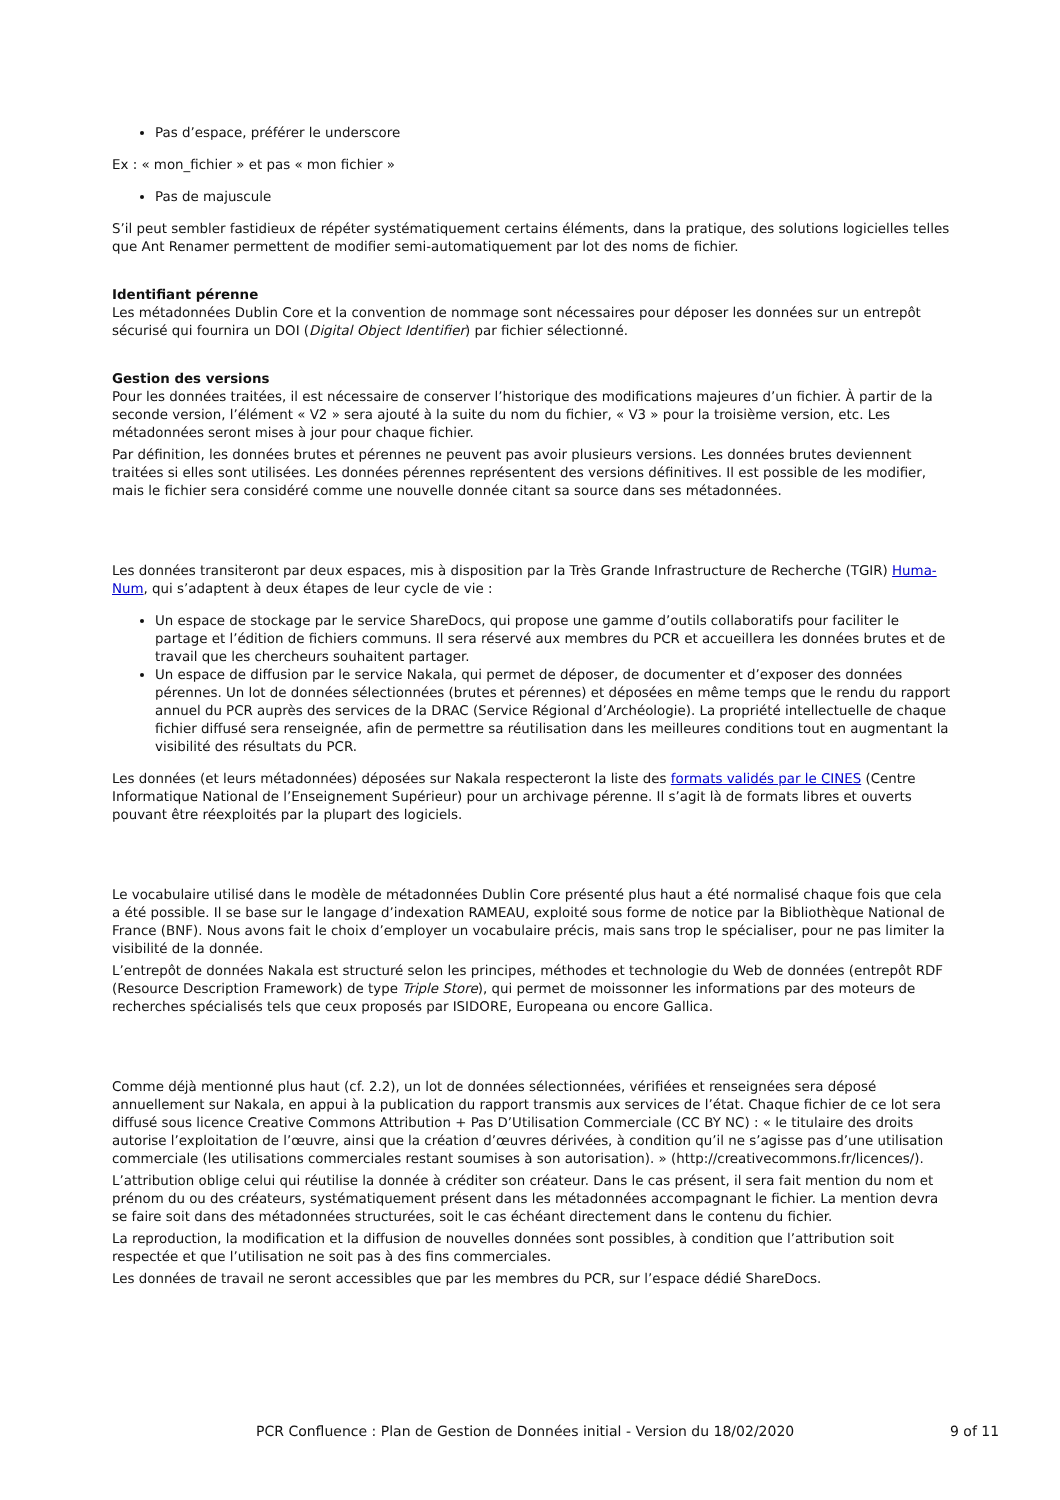Pas d’espace, préférer le underscore
Ex : « mon_fichier » et pas « mon fichier »
Pas de majuscule
S’il peut sembler fastidieux de répéter systématiquement certains éléments, dans la pratique, des solutions logicielles telles que Ant Renamer permettent de modifier semi-automatiquement par lot des noms de fichier.
Identifiant pérenne
Les métadonnées Dublin Core et la convention de nommage sont nécessaires pour déposer les données sur un entrepôt sécurisé qui fournira un DOI (Digital Object Identifier) par fichier sélectionné.
Gestion des versions
Pour les données traitées, il est nécessaire de conserver l’historique des modifications majeures d’un fichier. À partir de la seconde version, l’élément « V2 » sera ajouté à la suite du nom du fichier, « V3 » pour la troisième version, etc. Les métadonnées seront mises à jour pour chaque fichier.
Par définition, les données brutes et pérennes ne peuvent pas avoir plusieurs versions. Les données brutes deviennent traitées si elles sont utilisées. Les données pérennes représentent des versions définitives. Il est possible de les modifier, mais le fichier sera considéré comme une nouvelle donnée citant sa source dans ses métadonnées.
Les données transiteront par deux espaces, mis à disposition par la Très Grande Infrastructure de Recherche (TGIR) Huma-Num, qui s’adaptent à deux étapes de leur cycle de vie :
Un espace de stockage par le service ShareDocs, qui propose une gamme d’outils collaboratifs pour faciliter le partage et l’édition de fichiers communs. Il sera réservé aux membres du PCR et accueillera les données brutes et de travail que les chercheurs souhaitent partager.
Un espace de diffusion par le service Nakala, qui permet de déposer, de documenter et d’exposer des données pérennes. Un lot de données sélectionnées (brutes et pérennes) et déposées en même temps que le rendu du rapport annuel du PCR auprès des services de la DRAC (Service Régional d’Archéologie). La propriété intellectuelle de chaque fichier diffusé sera renseignée, afin de permettre sa réutilisation dans les meilleures conditions tout en augmentant la visibilité des résultats du PCR.
Les données (et leurs métadonnées) déposées sur Nakala respecteront la liste des formats validés par le CINES (Centre Informatique National de l’Enseignement Supérieur) pour un archivage pérenne. Il s’agit là de formats libres et ouverts pouvant être réexploités par la plupart des logiciels.
Le vocabulaire utilisé dans le modèle de métadonnées Dublin Core présenté plus haut a été normalisé chaque fois que cela a été possible. Il se base sur le langage d’indexation RAMEAU, exploité sous forme de notice par la Bibliothèque National de France (BNF). Nous avons fait le choix d’employer un vocabulaire précis, mais sans trop le spécialiser, pour ne pas limiter la visibilité de la donnée.
L’entrepôt de données Nakala est structuré selon les principes, méthodes et technologie du Web de données (entrepôt RDF (Resource Description Framework) de type Triple Store), qui permet de moissonner les informations par des moteurs de recherches spécialisés tels que ceux proposés par ISIDORE, Europeana ou encore Gallica.
Comme déjà mentionné plus haut (cf. 2.2), un lot de données sélectionnées, vérifiées et renseignées sera déposé annuellement sur Nakala, en appui à la publication du rapport transmis aux services de l’état. Chaque fichier de ce lot sera diffusé sous licence Creative Commons Attribution + Pas D’Utilisation Commerciale (CC BY NC) : « le titulaire des droits autorise l’exploitation de l’œuvre, ainsi que la création d’œuvres dérivées, à condition qu’il ne s’agisse pas d’une utilisation commerciale (les utilisations commerciales restant soumises à son autorisation). » (http://creativecommons.fr/licences/).
L’attribution oblige celui qui réutilise la donnée à créditer son créateur. Dans le cas présent, il sera fait mention du nom et prénom du ou des créateurs, systématiquement présent dans les métadonnées accompagnant le fichier. La mention devra se faire soit dans des métadonnées structurées, soit le cas échéant directement dans le contenu du fichier.
La reproduction, la modification et la diffusion de nouvelles données sont possibles, à condition que l’attribution soit respectée et que l’utilisation ne soit pas à des fins commerciales.
Les données de travail ne seront accessibles que par les membres du PCR, sur l’espace dédié ShareDocs.
PCR Confluence : Plan de Gestion de Données initial - Version du 18/02/2020 9 of 11